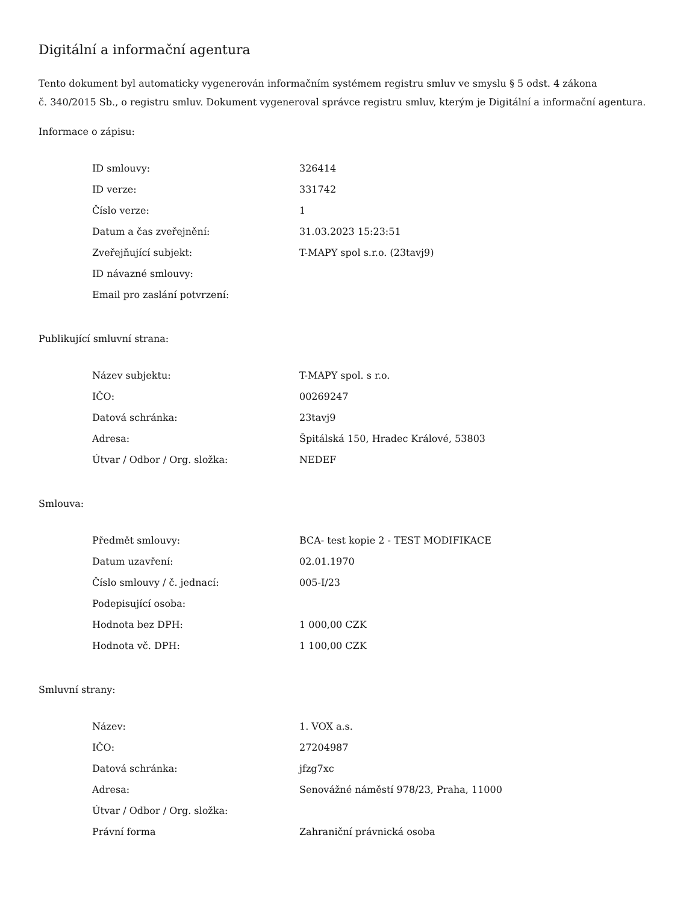Digitální a informační agentura
Tento dokument byl automaticky vygenerován informačním systémem registru smluv ve smyslu § 5 odst. 4 zákona
č. 340/2015 Sb., o registru smluv. Dokument vygeneroval správce registru smluv, kterým je Digitální a informační agentura.
Informace o zápisu:
| ID smlouvy: | 326414 |
| ID verze: | 331742 |
| Číslo verze: | 1 |
| Datum a čas zveřejnění: | 31.03.2023 15:23:51 |
| Zveřejňující subjekt: | T-MAPY spol s.r.o. (23tavj9) |
| ID návazné smlouvy: | |
| Email pro zaslání potvrzení: | |
Publikující smluvní strana:
| Název subjektu: | T-MAPY spol. s r.o. |
| IČO: | 00269247 |
| Datová schránka: | 23tavj9 |
| Adresa: | Špitálská 150, Hradec Králové, 53803 |
| Útvar / Odbor / Org. složka: | NEDEF |
Smlouva:
| Předmět smlouvy: | BCA- test kopie 2 - TEST MODIFIKACE |
| Datum uzavření: | 02.01.1970 |
| Číslo smlouvy / č. jednací: | 005-I/23 |
| Podepisující osoba: | |
| Hodnota bez DPH: | 1 000,00 CZK |
| Hodnota vč. DPH: | 1 100,00 CZK |
Smluvní strany:
| Název: | 1. VOX a.s. |
| IČO: | 27204987 |
| Datová schránka: | jfzg7xc |
| Adresa: | Senovážné náměstí 978/23, Praha, 11000 |
| Útvar / Odbor / Org. složka: | |
| Právní forma | Zahraniční právnická osoba |